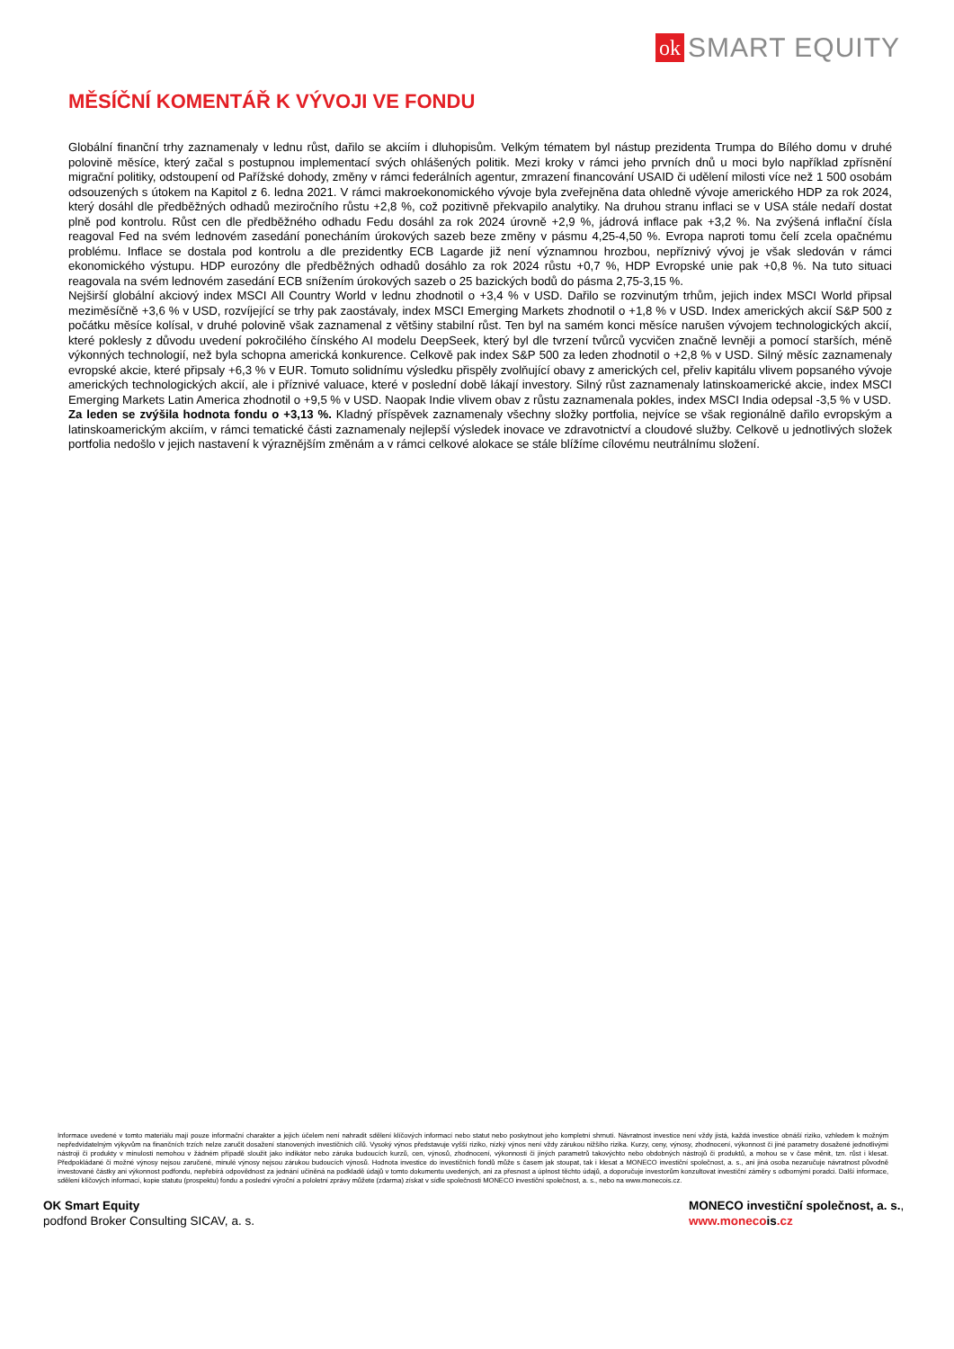ok SMART EQUITY
MĚSÍČNÍ KOMENTÁŘ K VÝVOJI VE FONDU
Globální finanční trhy zaznamenaly v lednu růst, dařilo se akciím i dluhopisům. Velkým tématem byl nástup prezidenta Trumpa do Bílého domu v druhé polovině měsíce, který začal s postupnou implementací svých ohlášených politik. Mezi kroky v rámci jeho prvních dnů u moci bylo například zpřísnění migrační politiky, odstoupení od Pařížské dohody, změny v rámci federálních agentur, zmrazení financování USAID či udělení milosti více než 1 500 osobám odsouzených s útokem na Kapitol z 6. ledna 2021. V rámci makroekonomického vývoje byla zveřejněna data ohledně vývoje amerického HDP za rok 2024, který dosáhl dle předběžných odhadů meziročního růstu +2,8 %, což pozitivně překvapilo analytiky. Na druhou stranu inflaci se v USA stále nedaří dostat plně pod kontrolu. Růst cen dle předběžného odhadu Fedu dosáhl za rok 2024 úrovně +2,9 %, jádrová inflace pak +3,2 %. Na zvýšená inflační čísla reagoval Fed na svém lednovém zasedání ponecháním úrokových sazeb beze změny v pásmu 4,25-4,50 %. Evropa naproti tomu čelí zcela opačnému problému. Inflace se dostala pod kontrolu a dle prezidentky ECB Lagarde již není významnou hrozbou, nepříznivý vývoj je však sledován v rámci ekonomického výstupu. HDP eurozóny dle předběžných odhadů dosáhlo za rok 2024 růstu +0,7 %, HDP Evropské unie pak +0,8 %. Na tuto situaci reagovala na svém lednovém zasedání ECB snížením úrokových sazeb o 25 bazických bodů do pásma 2,75-3,15 %.
Nejširší globální akciový index MSCI All Country World v lednu zhodnotil o +3,4 % v USD. Dařilo se rozvinutým trhům, jejich index MSCI World připsal meziměsíčně +3,6 % v USD, rozvíjející se trhy pak zaostávaly, index MSCI Emerging Markets zhodnotil o +1,8 % v USD. Index amerických akcií S&P 500 z počátku měsíce kolísal, v druhé polovině však zaznamenal z většiny stabilní růst. Ten byl na samém konci měsíce narušen vývojem technologických akcií, které poklesly z důvodu uvedení pokročilého čínského AI modelu DeepSeek, který byl dle tvrzení tvůrců vycvičen značně levněji a pomocí starších, méně výkonných technologií, než byla schopna americká konkurence. Celkově pak index S&P 500 za leden zhodnotil o +2,8 % v USD. Silný měsíc zaznamenaly evropské akcie, které připsaly +6,3 % v EUR. Tomuto solidnímu výsledku přispěly zvolňující obavy z amerických cel, přeliv kapitálu vlivem popsaného vývoje amerických technologických akcií, ale i příznivé valuace, které v poslední době lákají investory. Silný růst zaznamenaly latinskoamerické akcie, index MSCI Emerging Markets Latin America zhodnotil o +9,5 % v USD. Naopak Indie vlivem obav z růstu zaznamenala pokles, index MSCI India odepsal -3,5 % v USD.
Za leden se zvýšila hodnota fondu o +3,13 %. Kladný příspěvek zaznamenaly všechny složky portfolia, nejvíce se však regionálně dařilo evropským a latinskoamerickým akciím, v rámci tematické části zaznamenaly nejlepší výsledek inovace ve zdravotnictví a cloudové služby. Celkově u jednotlivých složek portfolia nedošlo v jejich nastavení k výraznějším změnám a v rámci celkové alokace se stále blížíme cílovému neutrálnímu složení.
Informace uvedené v tomto materiálu mají pouze informační charakter a jejich účelem není nahradit sdělení klíčových informací nebo statut nebo poskytnout jeho kompletní shrnutí. Návratnost investice není vždy jistá, každá investice obnáší riziko, vzhledem k možným nepředvídatelným výkyvům na finančních trzích nelze zaručit dosažení stanovených investičních cílů. Vysoký výnos představuje vyšší riziko, nízký výnos není vždy zárukou nižšího rizika. Kurzy, ceny, výnosy, zhodnocení, výkonnost či jiné parametry dosažené jednotlivými nástroji či produkty v minulosti nemohou v žádném případě sloužit jako indikátor nebo záruka budoucích kurzů, cen, výnosů, zhodnocení, výkonnosti či jiných parametrů takovýchto nebo obdobných nástrojů či produktů, a mohou se v čase měnit, tzn. růst i klesat. Předpokládané či možné výnosy nejsou zaručené, minulé výnosy nejsou zárukou budoucích výnosů. Hodnota investice do investičních fondů může s časem jak stoupat, tak i klesat a MONECO investiční společnost, a. s., ani jiná osoba nezaručuje návratnost původně investované částky ani výkonnost podfondu, nepřebírá odpovědnost za jednání učiněná na podkladě údajů v tomto dokumentu uvedených, ani za přesnost a úplnost těchto údajů, a doporučuje investorům konzultovat investiční záměry s odbornými poradci. Další informace, sdělení klíčových informací, kopie statutu (prospektu) fondu a poslední výroční a pololetní zprávy můžete (zdarma) získat v sídle společnosti MONECO investiční společnost, a. s., nebo na www.monecois.cz.
OK Smart Equity
podfond Broker Consulting SICAV, a. s.
MONECO investiční společnost, a. s.,
www.monecois.cz